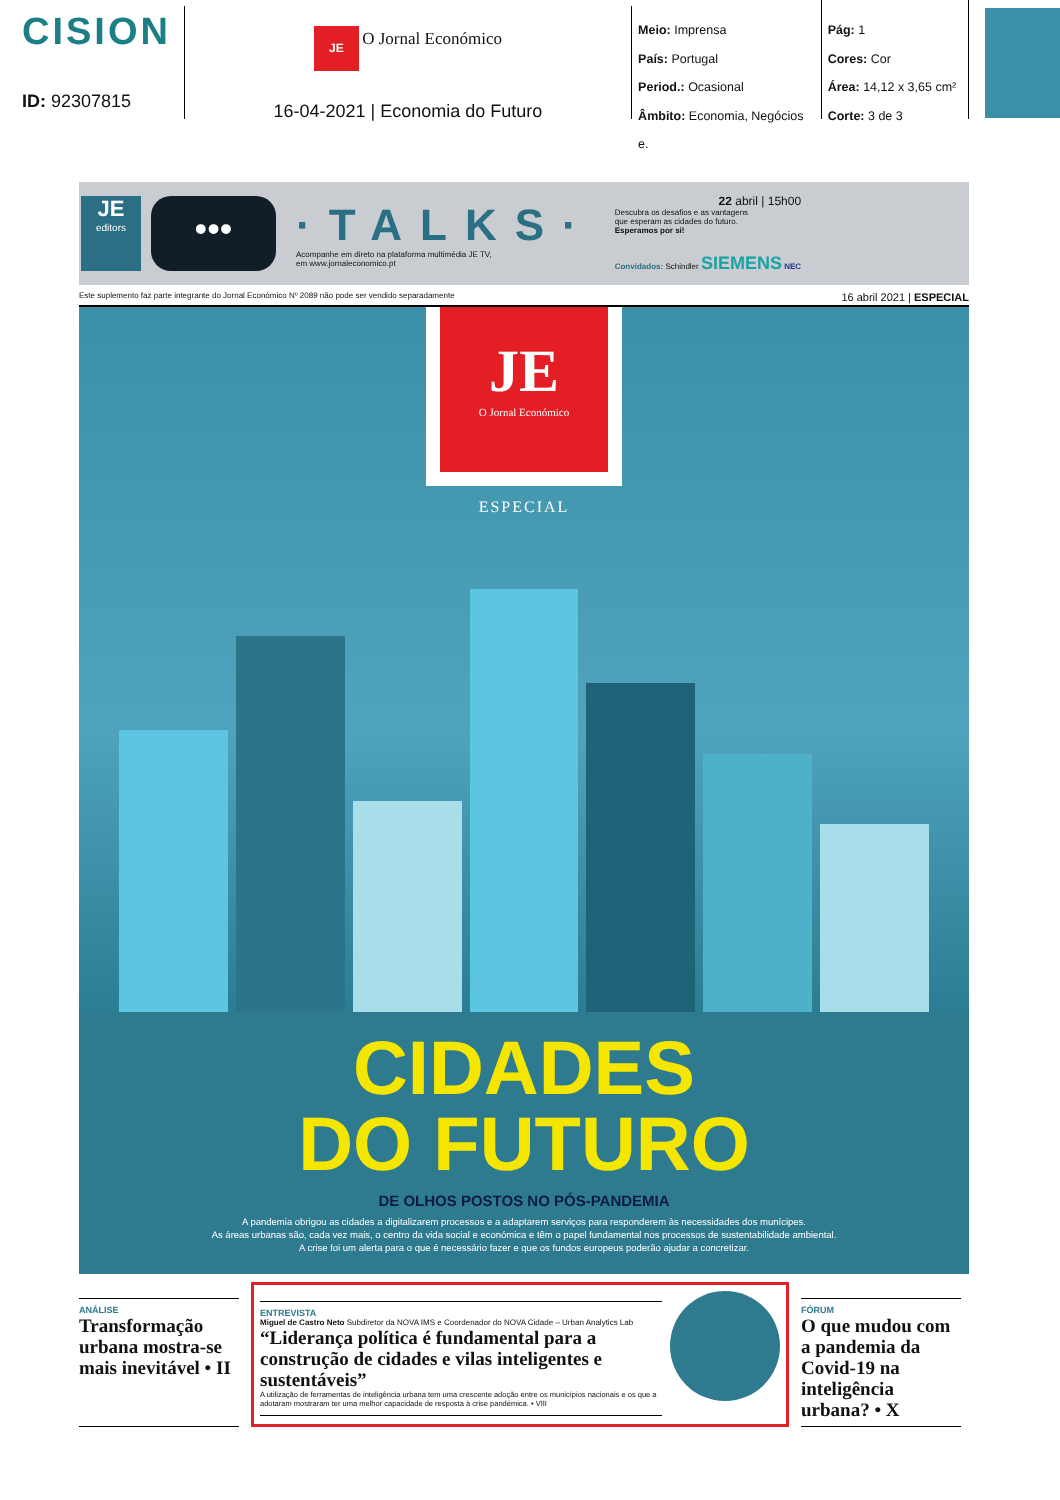CISION
ID: 92307815
JE O Jornal Económico
16-04-2021 | Economia do Futuro
Meio: Imprensa
País: Portugal
Period.: Ocasional
Âmbito: Economia, Negócios e.
Pág: 1
Cores: Cor
Área: 14,12 x 3,65 cm²
Corte: 3 de 3
JE
editors
•••
·TALKS·
Acompanhe em direto na plataforma multimédia JE TV,
em www.jornaleconomico.pt
22 abril | 15h00
Descubra os desafios e as vantagens
que esperam as cidades do futuro.
Esperamos por si!
Convidados: Schindler SIEMENS NEC
Este suplemento faz parte integrante do Jornal Económico Nº 2089 não pode ser vendido separadamente 16 abril 2021 | ESPECIAL
JE
O Jornal Económico
ESPECIAL
CIDADES
DO FUTURO
DE OLHOS POSTOS NO PÓS-PANDEMIA
A pandemia obrigou as cidades a digitalizarem processos e a adaptarem serviços para responderem às necessidades dos munícipes.
As áreas urbanas são, cada vez mais, o centro da vida social e económica e têm o papel fundamental nos processos de sustentabilidade ambiental.
A crise foi um alerta para o que é necessário fazer e que os fundos europeus poderão ajudar a concretizar.
ANÁLISE
Transformação urbana mostra-se mais inevitável • II
ENTREVISTA
Miguel de Castro Neto Subdiretor da NOVA IMS e Coordenador do NOVA Cidade – Urban Analytics Lab
“Liderança política é fundamental para a construção de cidades e vilas inteligentes e sustentáveis”
A utilização de ferramentas de inteligência urbana tem uma crescente adoção entre os municípios nacionais e os que a adotaram mostraram ter uma melhor capacidade de resposta à crise pandémica. • VIII
FÓRUM
O que mudou com a pandemia da Covid-19 na inteligência urbana? • X